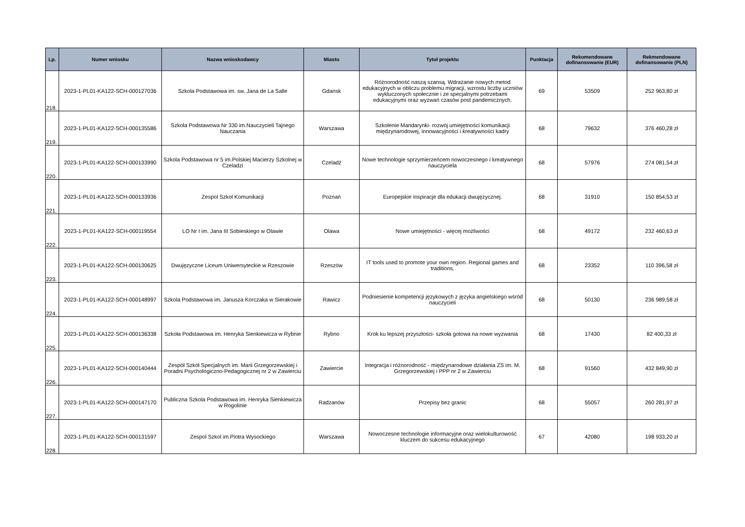| Lp. | Numer wniosku | Nazwa wnioskodawcy | Miasto | Tytuł projektu | Punktacja | Rekomendowane dofinansowanie (EUR) | Rekmendowane dofinansowanie (PLN) |
| --- | --- | --- | --- | --- | --- | --- | --- |
| 218. | 2023-1-PL01-KA122-SCH-000127036 | Szkola Podstawowa im. sw. Jana de La Salle | Gdansk | Różnorodność naszą szansą. Wdrażanie nowych metod edukacyjnych w obliczu problemu migracji, wzrostu liczby uczniów wykluczonych społecznie i ze specjalnymi potrzebami edukacyjnymi oraz wyzwań czasów post pandemicznych. | 69 | 53509 | 252 963,80 zł |
| 219. | 2023-1-PL01-KA122-SCH-000135586 | Szkola Podstawowa Nr 330 im.Nauczycieli Tajnego Nauczania | Warszawa | Szkolenie Mandarynki- rozwój umiejętności komunikacji międzynarodowej, innowacyjności i kreatywności kadry | 68 | 79632 | 376 460,28 zł |
| 220. | 2023-1-PL01-KA122-SCH-000133990 | Szkola Podstawowa nr 5 im.Polskiej Macierzy Szkolnej w Czeladzi | Czeladź | Nowe technologie sprzymierzeńcem nowoczesnego i kreatywnego nauczyciela | 68 | 57976 | 274 081,54 zł |
| 221. | 2023-1-PL01-KA122-SCH-000133936 | Zespol Szkol Komunikacji | Poznań | Europejskie inspiracje dla edukacji dwujęzycznej. | 68 | 31910 | 150 854,53 zł |
| 222. | 2023-1-PL01-KA122-SCH-000119554 | LO Nr I im. Jana III Sobieskiego w Olawie | Olawa | Nowe umiejętności - więcej możliwości | 68 | 49172 | 232 460,63 zł |
| 223. | 2023-1-PL01-KA122-SCH-000130625 | Dwujęzyczne Liceum Uniwersyteckie w Rzeszowie | Rzeszów | IT tools used to promote your own region. Regional games and traditions. | 68 | 23352 | 110 396,58 zł |
| 224. | 2023-1-PL01-KA122-SCH-000148997 | Szkola Podstawowa im. Janusza Korczaka w Sierakowie | Rawicz | Podniesienie kompetencji językowych z języka angielskiego wśród nauczycieli | 68 | 50130 | 236 989,58 zł |
| 225. | 2023-1-PL01-KA122-SCH-000136338 | Szkoła Podstawowa im. Henryka Sienkiewicza w Rybnie | Rybno | Krok ku lepszej przyszłości- szkoła gotowa na nowe wyzwania | 68 | 17430 | 82 400,33 zł |
| 226. | 2023-1-PL01-KA122-SCH-000140444 | Zespół Szkół Specjalnych im. Marii Grzegorzewskiej i Poradni Psychologiczno-Pedagogicznej nr 2 w Zawierciu | Zawiercie | Integracja i różnorodność - międzynarodowe działania ZS im. M. Grzegorzewskiej i PPP nr 2 w Zawierciu | 68 | 91560 | 432 849,90 zł |
| 227. | 2023-1-PL01-KA122-SCH-000147170 | Publiczna Szkola Podstawowa im. Henryka Sienkiewicza w Rogolinie | Radzanów | Przepisy bez granic | 68 | 55057 | 260 281,97 zł |
| 228. | 2023-1-PL01-KA122-SCH-000131597 | Zespol Szkol im.Piotra Wysockiego | Warszawa | Nowoczesne technologie informacyjne oraz wielokulturowość kluczem do sukcesu edukacyjnego | 67 | 42080 | 198 933,20 zł |